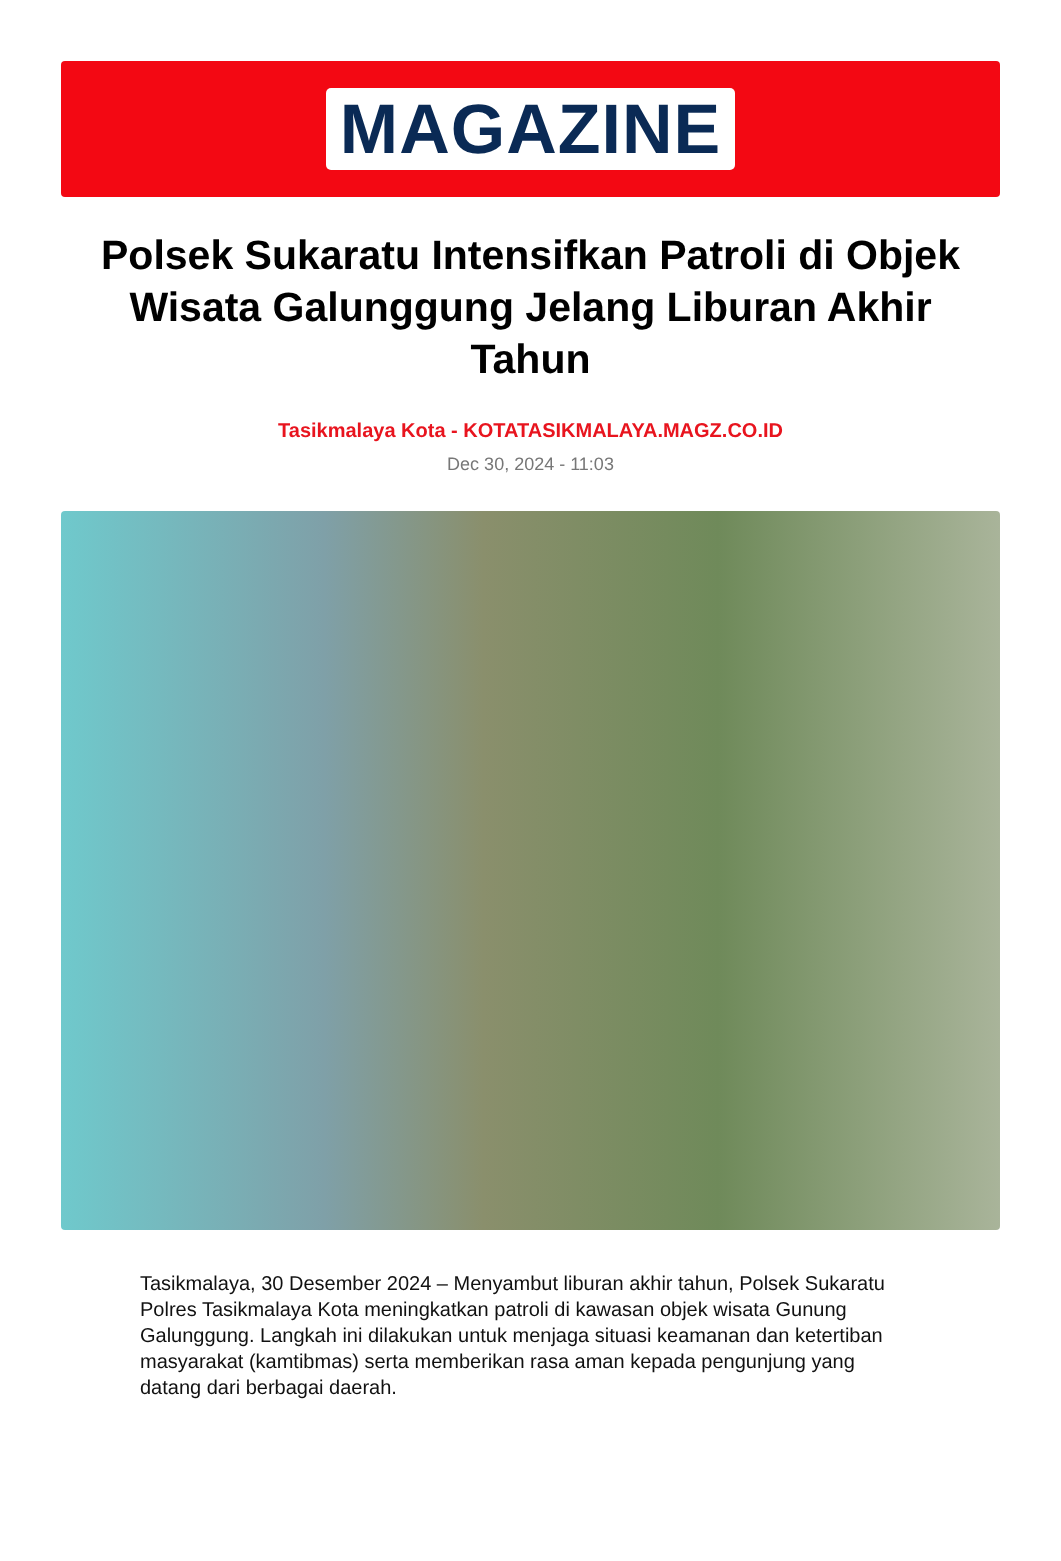MAGAZINE
Polsek Sukaratu Intensifkan Patroli di Objek Wisata Galunggung Jelang Liburan Akhir Tahun
Tasikmalaya Kota - KOTATASIKMALAYA.MAGZ.CO.ID
Dec 30, 2024 - 11:03
Tasikmalaya, 30 Desember 2024 – Menyambut liburan akhir tahun, Polsek Sukaratu Polres Tasikmalaya Kota meningkatkan patroli di kawasan objek wisata Gunung Galunggung. Langkah ini dilakukan untuk menjaga situasi keamanan dan ketertiban masyarakat (kamtibmas) serta memberikan rasa aman kepada pengunjung yang datang dari berbagai daerah.